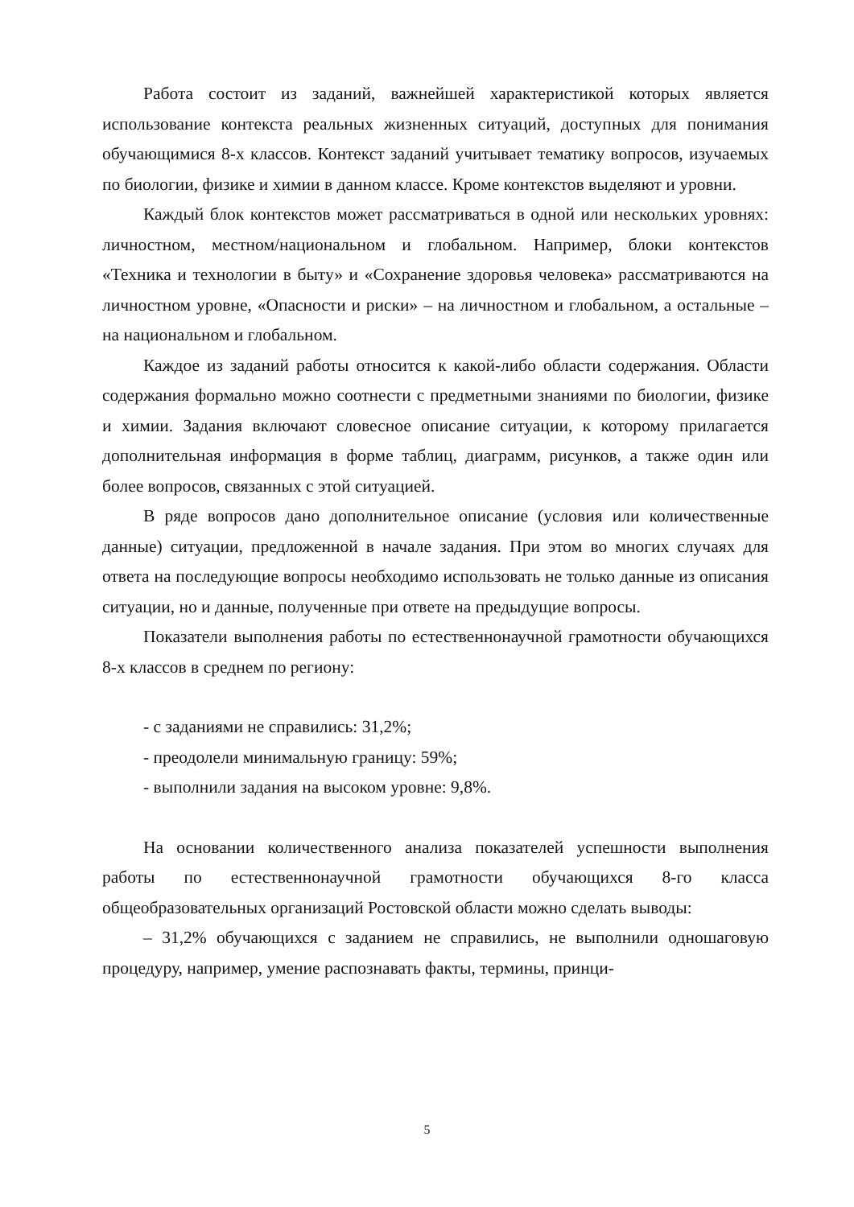Работа состоит из заданий, важнейшей характеристикой которых является использование контекста реальных жизненных ситуаций, доступных для понимания обучающимися 8-х классов. Контекст заданий учитывает тематику вопросов, изучаемых по биологии, физике и химии в данном классе. Кроме контекстов выделяют и уровни.
Каждый блок контекстов может рассматриваться в одной или нескольких уровнях: личностном, местном/национальном и глобальном. Например, блоки контекстов «Техника и технологии в быту» и «Сохранение здоровья человека» рассматриваются на личностном уровне, «Опасности и риски» – на личностном и глобальном, а остальные – на национальном и глобальном.
Каждое из заданий работы относится к какой-либо области содержания. Области содержания формально можно соотнести с предметными знаниями по биологии, физике и химии. Задания включают словесное описание ситуации, к которому прилагается дополнительная информация в форме таблиц, диаграмм, рисунков, а также один или более вопросов, связанных с этой ситуацией.
В ряде вопросов дано дополнительное описание (условия или количественные данные) ситуации, предложенной в начале задания. При этом во многих случаях для ответа на последующие вопросы необходимо использовать не только данные из описания ситуации, но и данные, полученные при ответе на предыдущие вопросы.
Показатели выполнения работы по естественнонаучной грамотности обучающихся 8-х классов в среднем по региону:
- с заданиями не справились: 31,2%;
- преодолели минимальную границу: 59%;
- выполнили задания на высоком уровне: 9,8%.
На основании количественного анализа показателей успешности выполнения работы по естественнонаучной грамотности обучающихся 8-го класса общеобразовательных организаций Ростовской области можно сделать выводы:
– 31,2% обучающихся с заданием не справились, не выполнили одношаговую процедуру, например, умение распознавать факты, термины, принци-
5